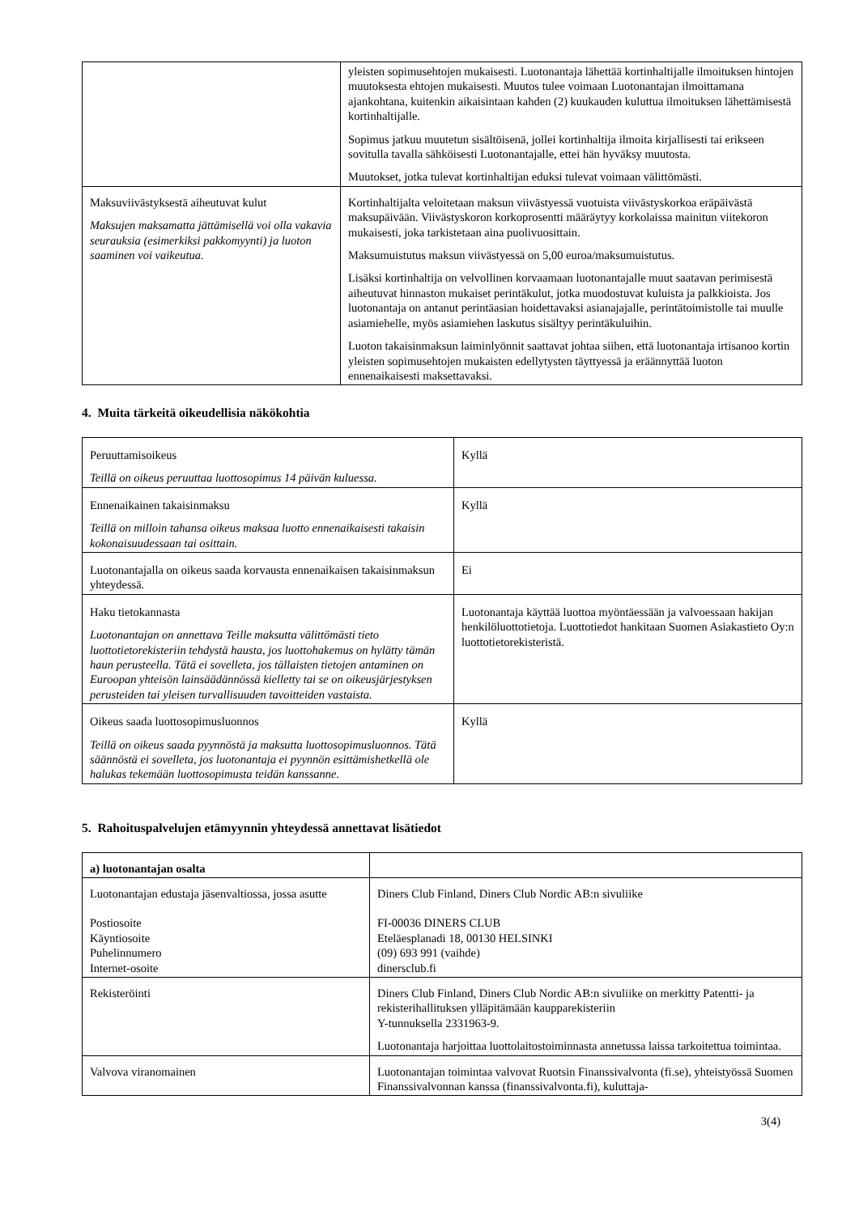| | yleisten sopimusehtojen mukaisesti. Luotonantaja lähettää kortinhaltijalle ilmoituksen hintojen muutoksesta ehtojen mukaisesti. Muutos tulee voimaan Luotonantajan ilmoittamana ajankohtana, kuitenkin aikaisintaan kahden (2) kuukauden kuluttua ilmoituksen lähettämisestä kortinhaltijalle. Sopimus jatkuu muutetun sisältöisenä, jollei kortinhaltija ilmoita kirjallisesti tai erikseen sovitulla tavalla sähköisesti Luotonantajalle, ettei hän hyväksy muutosta. Muutokset, jotka tulevat kortinhaltijan eduksi tulevat voimaan välittömästi. |
| Maksuviivästyksestä aiheutuvat kulut Maksujen maksamatta jättämisellä voi olla vakavia seurauksia (esimerkiksi pakkomyynti) ja luoton saaminen voi vaikeutua. | Kortinhaltijalta veloitetaan maksun viivästyessä vuotuista viivästyskorkoa eräpäivästä maksupäivään. Viivästyskoron korkoprosentti määräytyy korkolaissa mainitun viitekoron mukaisesti, joka tarkistetaan aina puolivuosittain. Maksumuistutus maksun viivästyessä on 5,00 euroa/maksumuistutus. Lisäksi kortinhaltija on velvollinen korvaamaan luotonantajalle muut saatavan perimisestä aiheutuvat hinnaston mukaiset perintäkulut, jotka muodostuvat kuluista ja palkkioista. Jos luotonantaja on antanut perintäasian hoidettavaksi asianajajalle, perintätoimistolle tai muulle asiamiehelle, myös asiamiehen laskutus sisältyy perintäkuluihin. Luoton takaisinmaksun laiminlyönnit saattavat johtaa siihen, että luotonantaja irtisanoo kortin yleisten sopimusehtojen mukaisten edellytysten täyttyessä ja eräännyttää luoton ennenaikaisesti maksettavaksi. |
4. Muita tärkeitä oikeudellisia näkökohtia
| Peruuttamisoikeus Teillä on oikeus peruuttaa luottosopimus 14 päivän kuluessa. | Kyllä |
| Ennenaikainen takaisinmaksu Teillä on milloin tahansa oikeus maksaa luotto ennenaikaisesti takaisin kokonaisuudessaan tai osittain. | Kyllä |
| Luotonantajalla on oikeus saada korvausta ennenaikaisen takaisinmaksun yhteydessä. | Ei |
| Haku tietokannasta Luotonantajan on annettava Teille maksutta välittömästi tieto luottotietorekisteriin tehdystä hausta, jos luottohakemus on hylätty tämän haun perusteella. Tätä ei sovelleta, jos tällaisten tietojen antaminen on Euroopan yhteisön lainsäädännössä kielletty tai se on oikeusjärjestyksen perusteiden tai yleisen turvallisuuden tavoitteiden vastaista. | Luotonantaja käyttää luottoa myöntäessään ja valvoessaan hakijan henkilöluottotietoja. Luottotiedot hankitaan Suomen Asiakastieto Oy:n luottotietorekisteristä. |
| Oikeus saada luottosopimusluonnos Teillä on oikeus saada pyynnöstä ja maksutta luottosopimusluonnos. Tätä säännöstä ei sovelleta, jos luotonantaja ei pyynnön esittämishetkellä ole halukas tekemään luottosopimusta teidän kanssanne. | Kyllä |
5. Rahoituspalvelujen etämyynnin yhteydessä annettavat lisätiedot
| a) luotonantajan osalta | |
| Luotonantajan edustaja jäsenvaltiossa, jossa asutte Postiosoite Käyntiosoite Puhelinnumero Internet-osoite | Diners Club Finland, Diners Club Nordic AB:n sivuliike FI-00036 DINERS CLUB Eteläesplanadi 18, 00130 HELSINKI (09) 693 991 (vaihde) dinersclub.fi |
| Rekisteröinti | Diners Club Finland, Diners Club Nordic AB:n sivuliike on merkitty Patentti- ja rekisterihallituksen ylläpitämään kaupparekisteriin Y-tunnuksella 2331963-9. Luotonantaja harjoittaa luottolaitostoiminnasta annetussa laissa tarkoitettua toimintaa. |
| Valvova viranomainen | Luotonantajan toimintaa valvovat Ruotsin Finanssivalvonta (fi.se), yhteistyössä Suomen Finanssivalvonnan kanssa (finanssivalvonta.fi), kuluttaja- |
3(4)